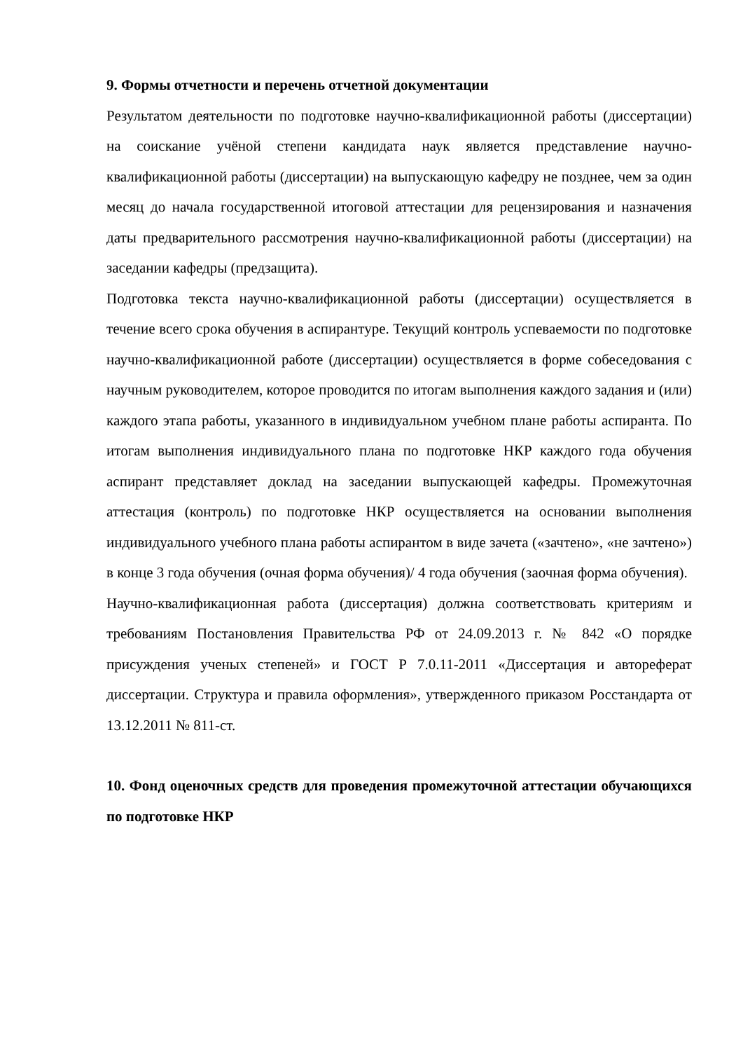9. Формы отчетности и перечень отчетной документации
Результатом деятельности по подготовке научно-квалификационной работы (диссертации) на соискание учёной степени кандидата наук является представление научно-квалификационной работы (диссертации) на выпускающую кафедру не позднее, чем за один месяц до начала государственной итоговой аттестации для рецензирования и назначения даты предварительного рассмотрения научно-квалификационной работы (диссертации) на заседании кафедры (предзащита).
Подготовка текста научно-квалификационной работы (диссертации) осуществляется в течение всего срока обучения в аспирантуре. Текущий контроль успеваемости по подготовке научно-квалификационной работе (диссертации) осуществляется в форме собеседования с научным руководителем, которое проводится по итогам выполнения каждого задания и (или) каждого этапа работы, указанного в индивидуальном учебном плане работы аспиранта. По итогам выполнения индивидуального плана по подготовке НКР каждого года обучения аспирант представляет доклад на заседании выпускающей кафедры. Промежуточная аттестация (контроль) по подготовке НКР осуществляется на основании выполнения индивидуального учебного плана работы аспирантом в виде зачета («зачтено», «не зачтено») в конце 3 года обучения (очная форма обучения)/ 4 года обучения (заочная форма обучения).
Научно-квалификационная работа (диссертация) должна соответствовать критериям и требованиям Постановления Правительства РФ от 24.09.2013 г. № 842 «О порядке присуждения ученых степеней» и ГОСТ Р 7.0.11-2011 «Диссертация и автореферат диссертации. Структура и правила оформления», утвержденного приказом Росстандарта от 13.12.2011 № 811-ст.
10. Фонд оценочных средств для проведения промежуточной аттестации обучающихся по подготовке НКР